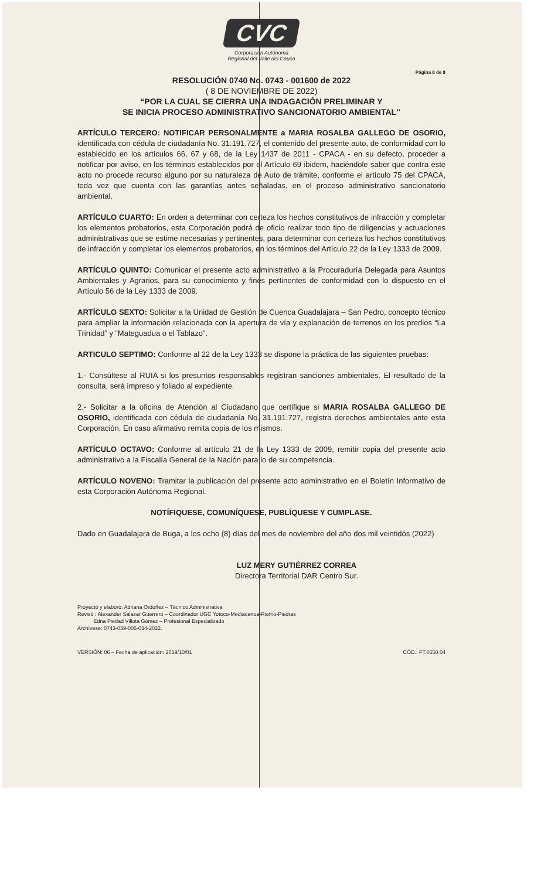CVC
Corporación Autónoma
Regional del Valle del Cauca
Página 8 de 8
RESOLUCIÓN 0740 No. 0743 - 001600 de 2022
( 8 DE NOVIEMBRE DE 2022)
“POR LA CUAL SE CIERRA UNA INDAGACIÓN PRELIMINAR Y
SE INICIA PROCESO ADMINISTRATIVO SANCIONATORIO AMBIENTAL”
ARTÍCULO TERCERO: NOTIFICAR PERSONALMENTE a MARIA ROSALBA GALLEGO DE OSORIO, identificada con cédula de ciudadanía No. 31.191.727, el contenido del presente auto, de conformidad con lo establecido en los artículos 66, 67 y 68, de la Ley 1437 de 2011 - CPACA - en su defecto, proceder a notificar por aviso, en los términos establecidos por el Artículo 69 ibidem, haciéndole saber que contra este acto no procede recurso alguno por su naturaleza de Auto de trámite, conforme el artículo 75 del CPACA, toda vez que cuenta con las garantías antes señaladas, en el proceso administrativo sancionatorio ambiental.
ARTÍCULO CUARTO: En orden a determinar con certeza los hechos constitutivos de infracción y completar los elementos probatorios, esta Corporación podrá de oficio realizar todo tipo de diligencias y actuaciones administrativas que se estime necesarias y pertinentes, para determinar con certeza los hechos constitutivos de infracción y completar los elementos probatorios, en los términos del Artículo 22 de la Ley 1333 de 2009.
ARTÍCULO QUINTO: Comunicar el presente acto administrativo a la Procuraduría Delegada para Asuntos Ambientales y Agrarios, para su conocimiento y fines pertinentes de conformidad con lo dispuesto en el Artículo 56 de la Ley 1333 de 2009.
ARTÍCULO SEXTO: Solicitar a la Unidad de Gestión de Cuenca Guadalajara – San Pedro, concepto técnico para ampliar la información relacionada con la apertura de vía y explanación de terrenos en los predios “La Trinidad” y “Mateguadua o el Tablazo”.
ARTICULO SEPTIMO: Conforme al 22 de la Ley 1333 se dispone la práctica de las siguientes pruebas:
1.- Consúltese al RUIA si los presuntos responsables registran sanciones ambientales. El resultado de la consulta, será impreso y foliado al expediente.
2.- Solicitar a la oficina de Atención al Ciudadano que certifique si MARIA ROSALBA GALLEGO DE OSORIO, identificada con cédula de ciudadanía No. 31.191.727, registra derechos ambientales ante esta Corporación. En caso afirmativo remita copia de los mismos.
ARTÍCULO OCTAVO: Conforme al artículo 21 de la Ley 1333 de 2009, remitir copia del presente acto administrativo a la Fiscalía General de la Nación para lo de su competencia.
ARTÍCULO NOVENO: Tramitar la publicación del presente acto administrativo en el Boletín Informativo de esta Corporación Autónoma Regional.
NOTÍFIQUESE, COMUNÍQUESE, PUBLÍQUESE Y CUMPLASE.
Dado en Guadalajara de Buga, a los ocho (8) días del mes de noviembre del año dos mil veintidós (2022)
LUZ MERY GUTIÉRREZ CORREA
Directora Territorial DAR Centro Sur.
Proyectó y elaboró: Adriana Ordoñez – Tècnico Administrativa
Revisó : Alexander Salazar Guerrero – Coordinador UGC Yotoco-Mediacanoa-Riofrio-Piedras
Edna Piedad Villota Gómez – Profesional Especializado
Archívese: 0743-039-005-034-2022.
VERSIÓN: 06 – Fecha de aplicación: 2019/10/01 CÓD.: FT.0550.04